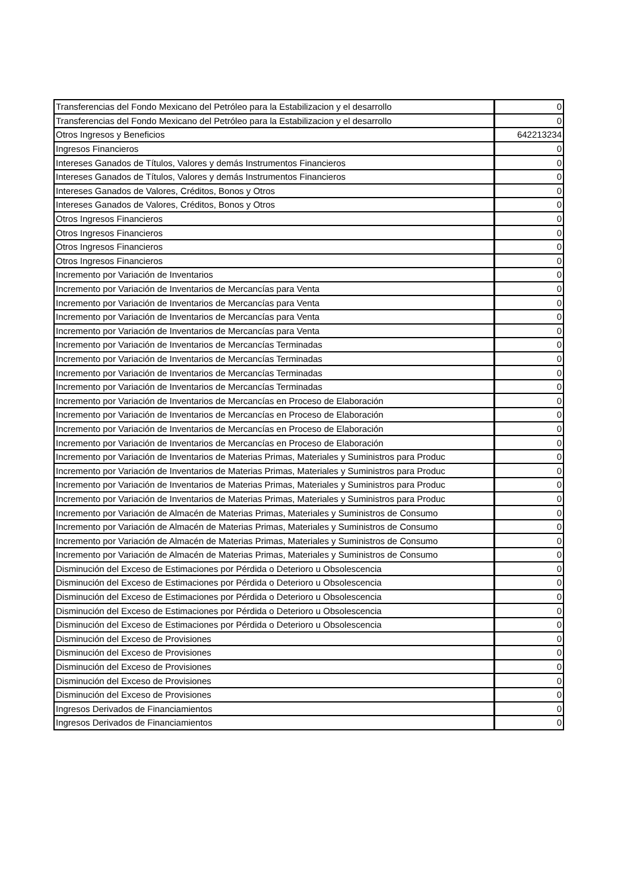| Transferencias del Fondo Mexicano del Petróleo para la Estabilizacion y el desarrollo | 0 |
| Transferencias del Fondo Mexicano del Petróleo para la Estabilizacion y el desarrollo | 0 |
| Otros Ingresos y Beneficios | 642213234 |
| Ingresos Financieros | 0 |
| Intereses Ganados de Títulos, Valores y demás Instrumentos Financieros | 0 |
| Intereses Ganados de Títulos, Valores y demás Instrumentos Financieros | 0 |
| Intereses Ganados de Valores, Créditos, Bonos y Otros | 0 |
| Intereses Ganados de Valores, Créditos, Bonos y Otros | 0 |
| Otros Ingresos Financieros | 0 |
| Otros Ingresos Financieros | 0 |
| Otros Ingresos Financieros | 0 |
| Otros Ingresos Financieros | 0 |
| Incremento por Variación de Inventarios | 0 |
| Incremento por Variación de Inventarios de Mercancías para Venta | 0 |
| Incremento por Variación de Inventarios de Mercancías para Venta | 0 |
| Incremento por Variación de Inventarios de Mercancías para Venta | 0 |
| Incremento por Variación de Inventarios de Mercancías para Venta | 0 |
| Incremento por Variación de Inventarios de Mercancías Terminadas | 0 |
| Incremento por Variación de Inventarios de Mercancías Terminadas | 0 |
| Incremento por Variación de Inventarios de Mercancías Terminadas | 0 |
| Incremento por Variación de Inventarios de Mercancías Terminadas | 0 |
| Incremento por Variación de Inventarios de Mercancías en Proceso de Elaboración | 0 |
| Incremento por Variación de Inventarios de Mercancías en Proceso de Elaboración | 0 |
| Incremento por Variación de Inventarios de Mercancías en Proceso de Elaboración | 0 |
| Incremento por Variación de Inventarios de Mercancías en Proceso de Elaboración | 0 |
| Incremento por Variación de Inventarios de Materias Primas, Materiales y Suministros para Produc | 0 |
| Incremento por Variación de Inventarios de Materias Primas, Materiales y Suministros para Produc | 0 |
| Incremento por Variación de Inventarios de Materias Primas, Materiales y Suministros para Produc | 0 |
| Incremento por Variación de Inventarios de Materias Primas, Materiales y Suministros para Produc | 0 |
| Incremento por Variación de Almacén de Materias Primas, Materiales y Suministros de Consumo | 0 |
| Incremento por Variación de Almacén de Materias Primas, Materiales y Suministros de Consumo | 0 |
| Incremento por Variación de Almacén de Materias Primas, Materiales y Suministros de Consumo | 0 |
| Incremento por Variación de Almacén de Materias Primas, Materiales y Suministros de Consumo | 0 |
| Disminución del Exceso de Estimaciones por Pérdida o Deterioro u Obsolescencia | 0 |
| Disminución del Exceso de Estimaciones por Pérdida o Deterioro u Obsolescencia | 0 |
| Disminución del Exceso de Estimaciones por Pérdida o Deterioro u Obsolescencia | 0 |
| Disminución del Exceso de Estimaciones por Pérdida o Deterioro u Obsolescencia | 0 |
| Disminución del Exceso de Estimaciones por Pérdida o Deterioro u Obsolescencia | 0 |
| Disminución del Exceso de Provisiones | 0 |
| Disminución del Exceso de Provisiones | 0 |
| Disminución del Exceso de Provisiones | 0 |
| Disminución del Exceso de Provisiones | 0 |
| Disminución del Exceso de Provisiones | 0 |
| Ingresos Derivados de Financiamientos | 0 |
| Ingresos Derivados de Financiamientos | 0 |